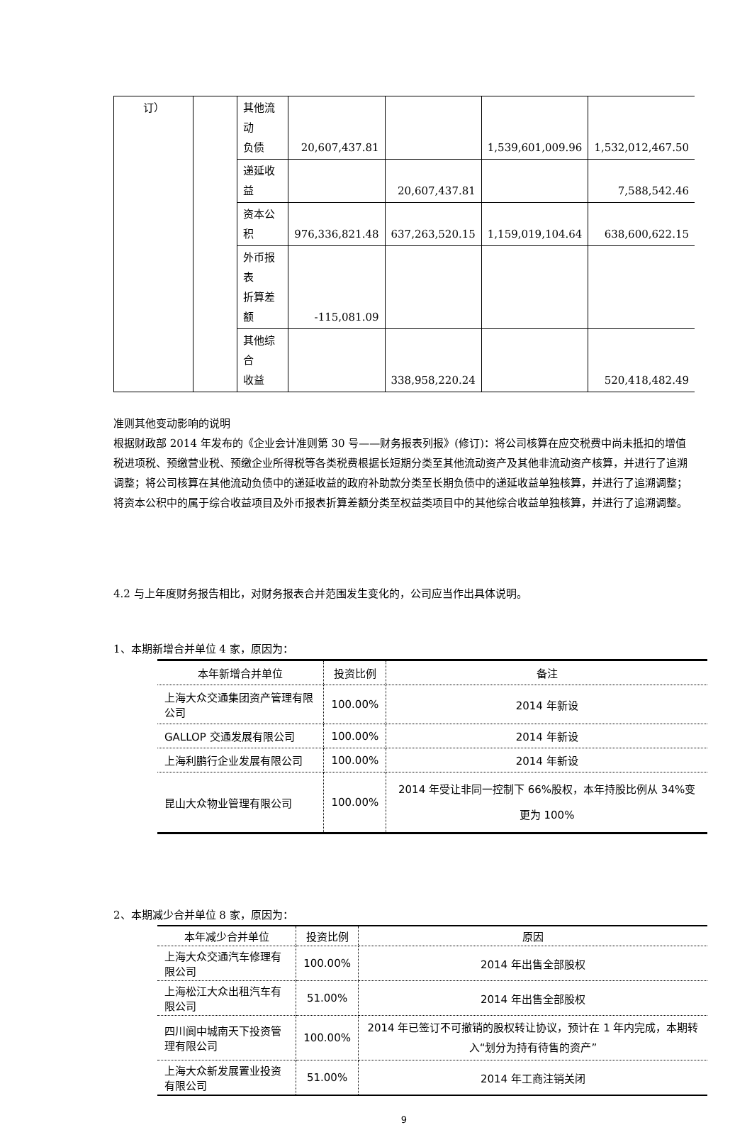| 订） | | 其他流动 负债 | 20,607,437.81 | | 1,539,601,009.96 | 1,532,012,467.50 |
| | | 递延收益 | | 20,607,437.81 | | 7,588,542.46 |
| | | 资本公积 | 976,336,821.48 | 637,263,520.15 | 1,159,019,104.64 | 638,600,622.15 |
| | | 外币报表 折算差额 | -115,081.09 | | | |
| | | 其他综合 收益 | | 338,958,220.24 | | 520,418,482.49 |
准则其他变动影响的说明
根据财政部 2014 年发布的《企业会计准则第 30 号——财务报表列报》(修订)：将公司核算在应交税费中尚未抵扣的增值税进项税、预缴营业税、预缴企业所得税等各类税费根据长短期分类至其他流动资产及其他非流动资产核算，并进行了追溯调整；将公司核算在其他流动负债中的递延收益的政府补助款分类至长期负债中的递延收益单独核算，并进行了追溯调整；将资本公积中的属于综合收益项目及外币报表折算差额分类至权益类项目中的其他综合收益单独核算，并进行了追溯调整。
4.2 与上年度财务报告相比，对财务报表合并范围发生变化的，公司应当作出具体说明。
1、本期新增合并单位 4 家，原因为：
| 本年新增合并单位 | 投资比例 | 备注 |
| --- | --- | --- |
| 上海大众交通集团资产管理有限公司 | 100.00% | 2014 年新设 |
| GALLOP 交通发展有限公司 | 100.00% | 2014 年新设 |
| 上海利鹏行企业发展有限公司 | 100.00% | 2014 年新设 |
| 昆山大众物业管理有限公司 | 100.00% | 2014 年受让非同一控制下 66%股权，本年持股比例从 34%变更为 100% |
2、本期减少合并单位 8 家，原因为：
| 本年减少合并单位 | 投资比例 | 原因 |
| --- | --- | --- |
| 上海大众交通汽车修理有限公司 | 100.00% | 2014 年出售全部股权 |
| 上海松江大众出租汽车有限公司 | 51.00% | 2014 年出售全部股权 |
| 四川阆中城南天下投资管理有限公司 | 100.00% | 2014 年已签订不可撤销的股权转让协议，预计在 1 年内完成，本期转入“划分为持有待售的资产” |
| 上海大众新发展置业投资有限公司 | 51.00% | 2014 年工商注销关闭 |
9